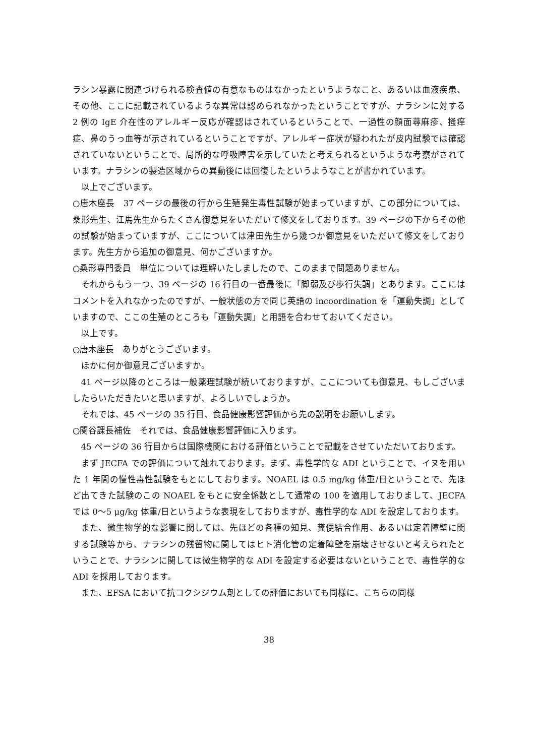ラシン暴露に関連づけられる検査値の有意なものはなかったというようなこと、あるいは血液疾患、その他、ここに記載されているような異常は認められなかったということですが、ナラシンに対する 2 例の IgE 介在性のアレルギー反応が確認はされているということで、一過性の顔面蕁麻疹、掻痒症、鼻のうっ血等が示されているということですが、アレルギー症状が疑われたが皮内試験では確認されていないということで、局所的な呼吸障害を示していたと考えられるというような考察がされています。ナラシンの製造区域からの異動後には回復したというようなことが書かれています。
以上でございます。
○唐木座長　37 ページの最後の行から生殖発生毒性試験が始まっていますが、この部分については、桑形先生、江馬先生からたくさん御意見をいただいて修文をしております。39 ページの下からその他の試験が始まっていますが、ここについては津田先生から幾つか御意見をいただいて修文をしております。先生方から追加の御意見、何かございますか。
○桑形専門委員　単位については理解いたしましたので、このままで問題ありません。
それからもう一つ、39 ページの 16 行目の一番最後に「脚弱及び歩行失調」とあります。ここにはコメントを入れなかったのですが、一般状態の方で同じ英語の incoordination を「運動失調」としていますので、ここの生殖のところも「運動失調」と用語を合わせておいてください。
以上です。
○唐木座長　ありがとうございます。
ほかに何か御意見ございますか。
41 ページ以降のところは一般薬理試験が続いておりますが、ここについても御意見、もしございましたらいただきたいと思いますが、よろしいでしょうか。
それでは、45 ページの 35 行目、食品健康影響評価から先の説明をお願いします。
○関谷課長補佐　それでは、食品健康影響評価に入ります。
45 ページの 36 行目からは国際機関における評価ということで記載をさせていただいております。
まず JECFA での評価について触れております。まず、毒性学的な ADI ということで、イヌを用いた 1 年間の慢性毒性試験をもとにしております。NOAEL は 0.5 mg/kg 体重/日ということで、先ほど出てきた試験のこの NOAEL をもとに安全係数として通常の 100 を適用しておりまして、JECFA では 0～5 μg/kg 体重/日というような表現をしておりますが、毒性学的な ADI を設定しております。
また、微生物学的な影響に関しては、先ほどの各種の知見、糞便結合作用、あるいは定着障壁に関する試験等から、ナラシンの残留物に関してはヒト消化管の定着障壁を崩壊させないと考えられたということで、ナラシンに関しては微生物学的な ADI を設定する必要はないということで、毒性学的な ADI を採用しております。
また、EFSA において抗コクシジウム剤としての評価においても同様に、こちらの同様
38